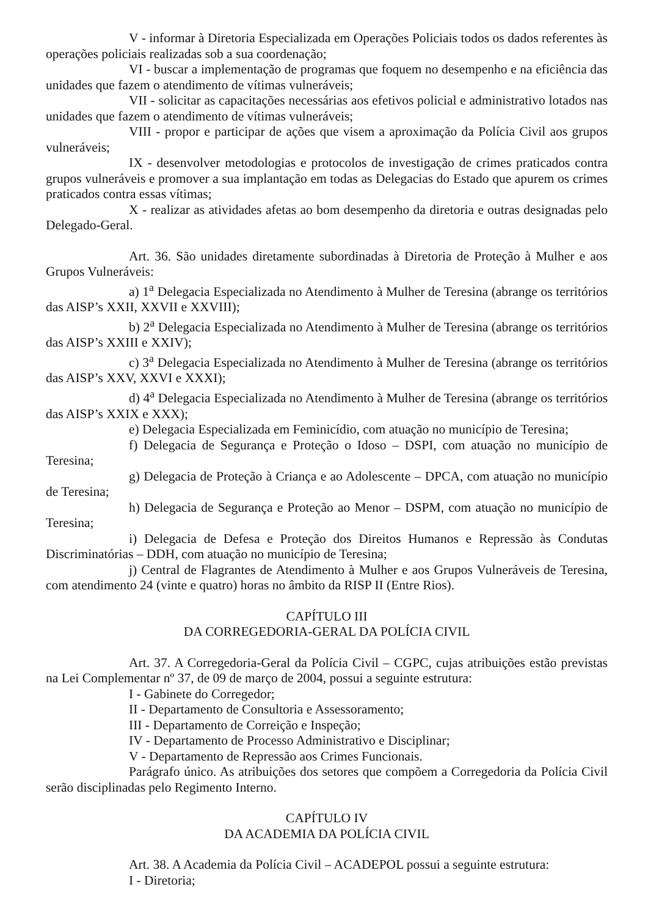V - informar à Diretoria Especializada em Operações Policiais todos os dados referentes às operações policiais realizadas sob a sua coordenação;
VI - buscar a implementação de programas que foquem no desempenho e na eficiência das unidades que fazem o atendimento de vítimas vulneráveis;
VII - solicitar as capacitações necessárias aos efetivos policial e administrativo lotados nas unidades que fazem o atendimento de vítimas vulneráveis;
VIII - propor e participar de ações que visem a aproximação da Polícia Civil aos grupos vulneráveis;
IX - desenvolver metodologias e protocolos de investigação de crimes praticados contra grupos vulneráveis e promover a sua implantação em todas as Delegacias do Estado que apurem os crimes praticados contra essas vítimas;
X - realizar as atividades afetas ao bom desempenho da diretoria e outras designadas pelo Delegado-Geral.
Art. 36. São unidades diretamente subordinadas à Diretoria de Proteção à Mulher e aos Grupos Vulneráveis:
a) 1<sup>a</sup> Delegacia Especializada no Atendimento à Mulher de Teresina (abrange os territórios das AISP’s XXII, XXVII e XXVIII);
b) 2<sup>a</sup> Delegacia Especializada no Atendimento à Mulher de Teresina (abrange os territórios das AISP’s XXIII e XXIV);
c) 3<sup>a</sup> Delegacia Especializada no Atendimento à Mulher de Teresina (abrange os territórios das AISP’s XXV, XXVI e XXXI);
d) 4<sup>a</sup> Delegacia Especializada no Atendimento à Mulher de Teresina (abrange os territórios das AISP’s XXIX e XXX);
e) Delegacia Especializada em Feminicídio, com atuação no município de Teresina;
f) Delegacia de Segurança e Proteção o Idoso – DSPI, com atuação no município de Teresina;
g) Delegacia de Proteção à Criança e ao Adolescente – DPCA, com atuação no município de Teresina;
h) Delegacia de Segurança e Proteção ao Menor – DSPM, com atuação no município de Teresina;
i) Delegacia de Defesa e Proteção dos Direitos Humanos e Repressão às Condutas Discriminatórias – DDH, com atuação no município de Teresina;
j) Central de Flagrantes de Atendimento à Mulher e aos Grupos Vulneráveis de Teresina, com atendimento 24 (vinte e quatro) horas no âmbito da RISP II (Entre Rios).
CAPÍTULO III
DA CORREGEDORIA-GERAL DA POLÍCIA CIVIL
Art. 37. A Corregedoria-Geral da Polícia Civil – CGPC, cujas atribuições estão previstas na Lei Complementar nº 37, de 09 de março de 2004, possui a seguinte estrutura:
I - Gabinete do Corregedor;
II - Departamento de Consultoria e Assessoramento;
III - Departamento de Correição e Inspeção;
IV - Departamento de Processo Administrativo e Disciplinar;
V - Departamento de Repressão aos Crimes Funcionais.
Parágrafo único. As atribuições dos setores que compõem a Corregedoria da Polícia Civil serão disciplinadas pelo Regimento Interno.
CAPÍTULO IV
DA ACADEMIA DA POLÍCIA CIVIL
Art. 38. A Academia da Polícia Civil – ACADEPOL possui a seguinte estrutura:
I - Diretoria;